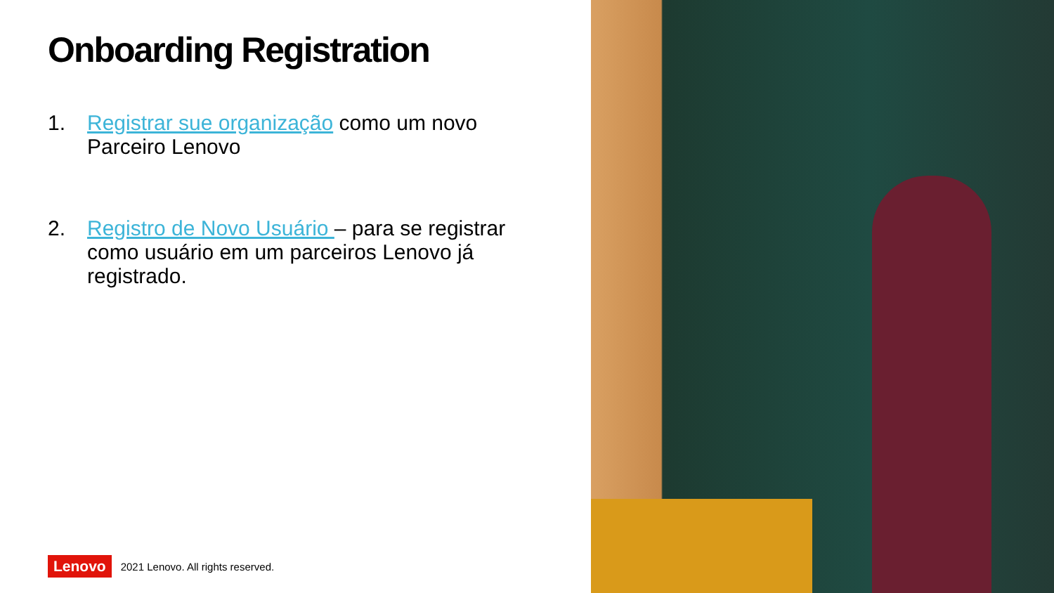Onboarding Registration
1. Registrar sue organização como um novo Parceiro Lenovo
2. Registro de Novo Usuário – para se registrar como usuário em um parceiros Lenovo já registrado.
Lenovo 2021 Lenovo. All rights reserved.